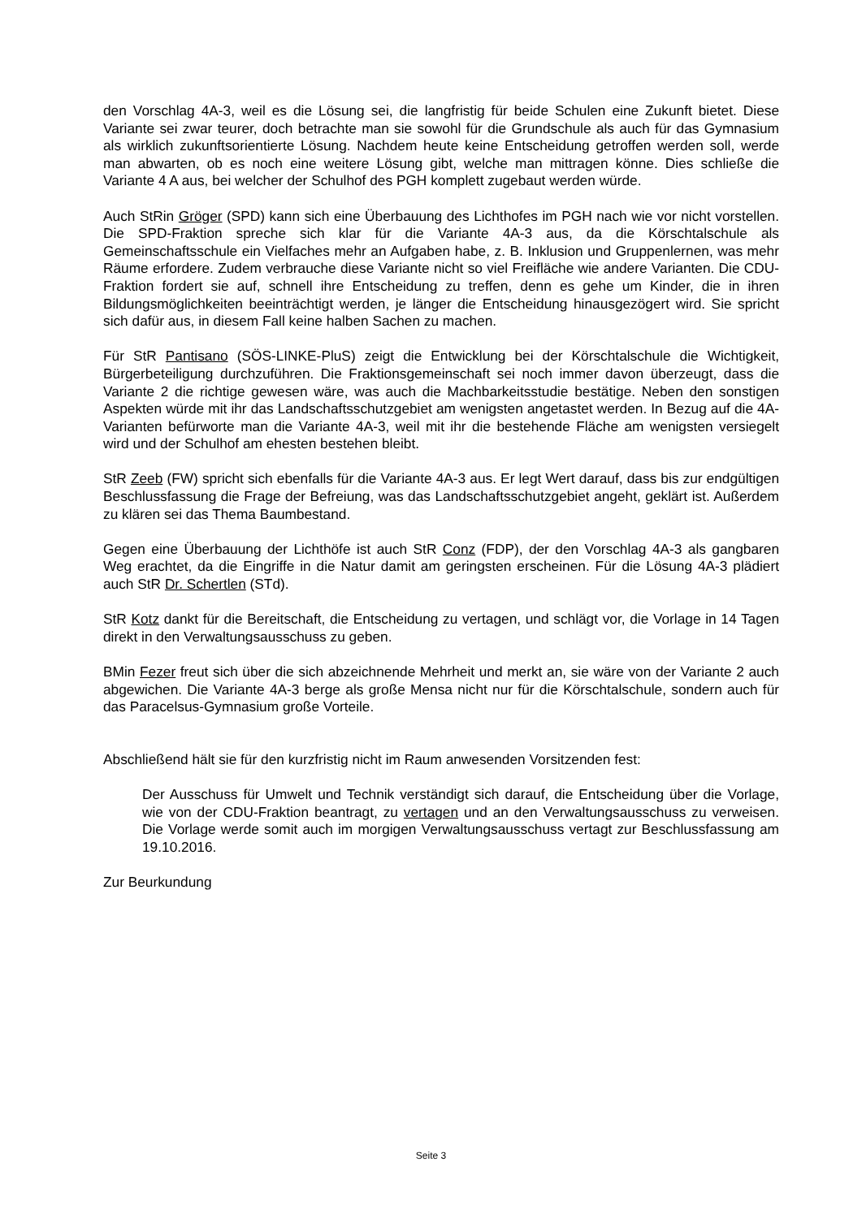den Vorschlag 4A-3, weil es die Lösung sei, die langfristig für beide Schulen eine Zukunft bietet. Diese Variante sei zwar teurer, doch betrachte man sie sowohl für die Grundschule als auch für das Gymnasium als wirklich zukunftsorientierte Lösung. Nachdem heute keine Entscheidung getroffen werden soll, werde man abwarten, ob es noch eine weitere Lösung gibt, welche man mittragen könne. Dies schließe die Variante 4 A aus, bei welcher der Schulhof des PGH komplett zugebaut werden würde.
Auch StRin Gröger (SPD) kann sich eine Überbauung des Lichthofes im PGH nach wie vor nicht vorstellen. Die SPD-Fraktion spreche sich klar für die Variante 4A-3 aus, da die Körschtalschule als Gemeinschaftsschule ein Vielfaches mehr an Aufgaben habe, z. B. Inklusion und Gruppenlernen, was mehr Räume erfordere. Zudem verbrauche diese Variante nicht so viel Freifläche wie andere Varianten. Die CDU-Fraktion fordert sie auf, schnell ihre Entscheidung zu treffen, denn es gehe um Kinder, die in ihren Bildungsmöglichkeiten beeinträchtigt werden, je länger die Entscheidung hinausgezögert wird. Sie spricht sich dafür aus, in diesem Fall keine halben Sachen zu machen.
Für StR Pantisano (SÖS-LINKE-PluS) zeigt die Entwicklung bei der Körschtalschule die Wichtigkeit, Bürgerbeteiligung durchzuführen. Die Fraktionsgemeinschaft sei noch immer davon überzeugt, dass die Variante 2 die richtige gewesen wäre, was auch die Machbarkeitsstudie bestätige. Neben den sonstigen Aspekten würde mit ihr das Landschaftsschutzgebiet am wenigsten angetastet werden. In Bezug auf die 4A-Varianten befürworte man die Variante 4A-3, weil mit ihr die bestehende Fläche am wenigsten versiegelt wird und der Schulhof am ehesten bestehen bleibt.
StR Zeeb (FW) spricht sich ebenfalls für die Variante 4A-3 aus. Er legt Wert darauf, dass bis zur endgültigen Beschlussfassung die Frage der Befreiung, was das Landschaftsschutzgebiet angeht, geklärt ist. Außerdem zu klären sei das Thema Baumbestand.
Gegen eine Überbauung der Lichthöfe ist auch StR Conz (FDP), der den Vorschlag 4A-3 als gangbaren Weg erachtet, da die Eingriffe in die Natur damit am geringsten erscheinen. Für die Lösung 4A-3 plädiert auch StR Dr. Schertlen (STd).
StR Kotz dankt für die Bereitschaft, die Entscheidung zu vertagen, und schlägt vor, die Vorlage in 14 Tagen direkt in den Verwaltungsausschuss zu geben.
BMin Fezer freut sich über die sich abzeichnende Mehrheit und merkt an, sie wäre von der Variante 2 auch abgewichen. Die Variante 4A-3 berge als große Mensa nicht nur für die Körschtalschule, sondern auch für das Paracelsus-Gymnasium große Vorteile.
Abschließend hält sie für den kurzfristig nicht im Raum anwesenden Vorsitzenden fest:
Der Ausschuss für Umwelt und Technik verständigt sich darauf, die Entscheidung über die Vorlage, wie von der CDU-Fraktion beantragt, zu vertagen und an den Verwaltungsausschuss zu verweisen. Die Vorlage werde somit auch im morgigen Verwaltungsausschuss vertagt zur Beschlussfassung am 19.10.2016.
Zur Beurkundung
Seite 3